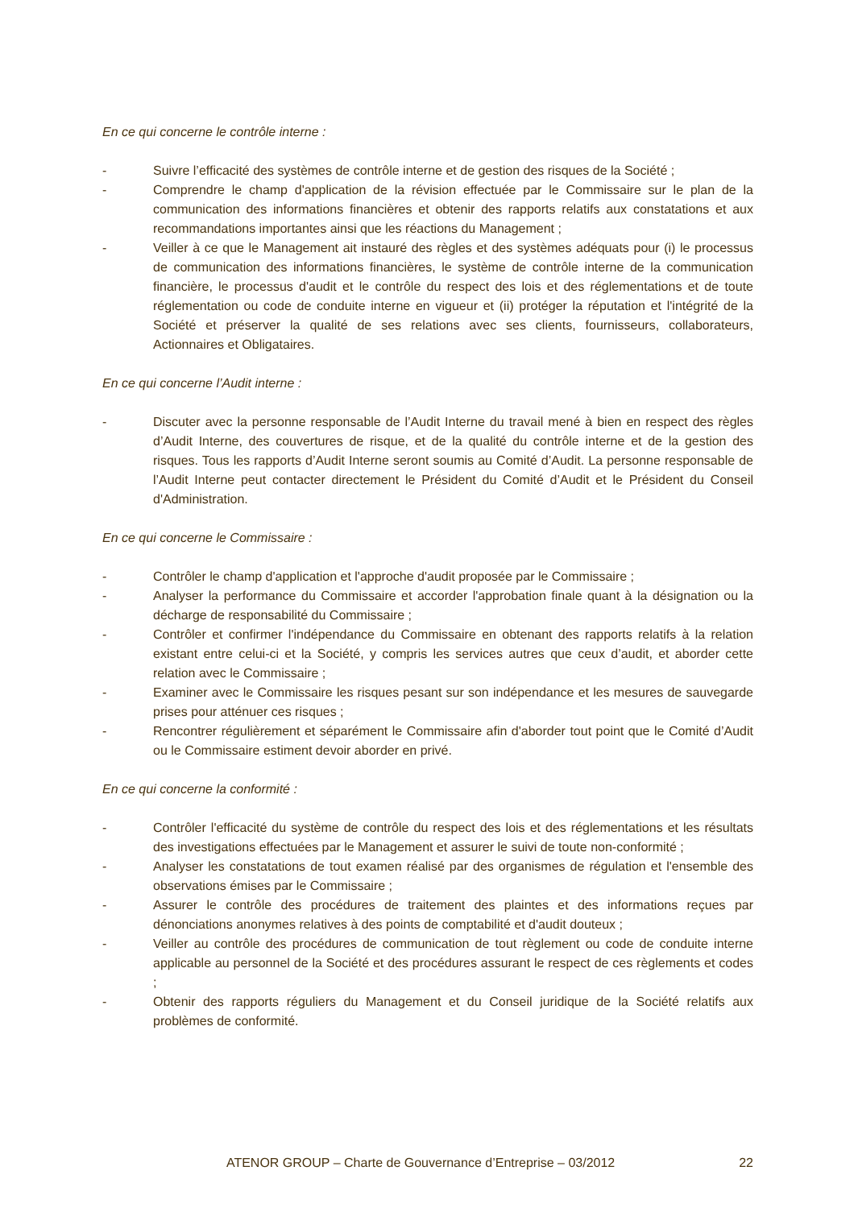En ce qui concerne le contrôle interne :
- Suivre l’efficacité des systèmes de contrôle interne et de gestion des risques de la Société ;
- Comprendre le champ d'application de la révision effectuée par le Commissaire sur le plan de la communication des informations financières et obtenir des rapports relatifs aux constatations et aux recommandations importantes ainsi que les réactions du Management ;
- Veiller à ce que le Management ait instauré des règles et des systèmes adéquats pour (i) le processus de communication des informations financières, le système de contrôle interne de la communication financière, le processus d'audit et le contrôle du respect des lois et des réglementations et de toute réglementation ou code de conduite interne en vigueur et (ii) protéger la réputation et l'intégrité de la Société et préserver la qualité de ses relations avec ses clients, fournisseurs, collaborateurs, Actionnaires et Obligataires.
En ce qui concerne l’Audit interne :
- Discuter avec la personne responsable de l’Audit Interne du travail mené à bien en respect des règles d’Audit Interne, des couvertures de risque, et de la qualité du contrôle interne et de la gestion des risques. Tous les rapports d’Audit Interne seront soumis au Comité d’Audit. La personne responsable de l’Audit Interne peut contacter directement le Président du Comité d’Audit et le Président du Conseil d'Administration.
En ce qui concerne le Commissaire :
- Contrôler le champ d'application et l'approche d'audit proposée par le Commissaire ;
- Analyser la performance du Commissaire et accorder l'approbation finale quant à la désignation ou la décharge de responsabilité du Commissaire ;
- Contrôler et confirmer l'indépendance du Commissaire en obtenant des rapports relatifs à la relation existant entre celui-ci et la Société, y compris les services autres que ceux d’audit, et aborder cette relation avec le Commissaire ;
- Examiner avec le Commissaire les risques pesant sur son indépendance et les mesures de sauvegarde prises pour atténuer ces risques ;
- Rencontrer régulièrement et séparément le Commissaire afin d'aborder tout point que le Comité d’Audit ou le Commissaire estiment devoir aborder en privé.
En ce qui concerne la conformité :
- Contrôler l'efficacité du système de contrôle du respect des lois et des réglementations et les résultats des investigations effectuées par le Management et assurer le suivi de toute non-conformité ;
- Analyser les constatations de tout examen réalisé par des organismes de régulation et l'ensemble des observations émises par le Commissaire ;
- Assurer le contrôle des procédures de traitement des plaintes et des informations reçues par dénonciations anonymes relatives à des points de comptabilité et d'audit douteux ;
- Veiller au contrôle des procédures de communication de tout règlement ou code de conduite interne applicable au personnel de la Société et des procédures assurant le respect de ces règlements et codes ;
- Obtenir des rapports réguliers du Management et du Conseil juridique de la Société relatifs aux problèmes de conformité.
ATENOR GROUP – Charte de Gouvernance d’Entreprise – 03/2012 22